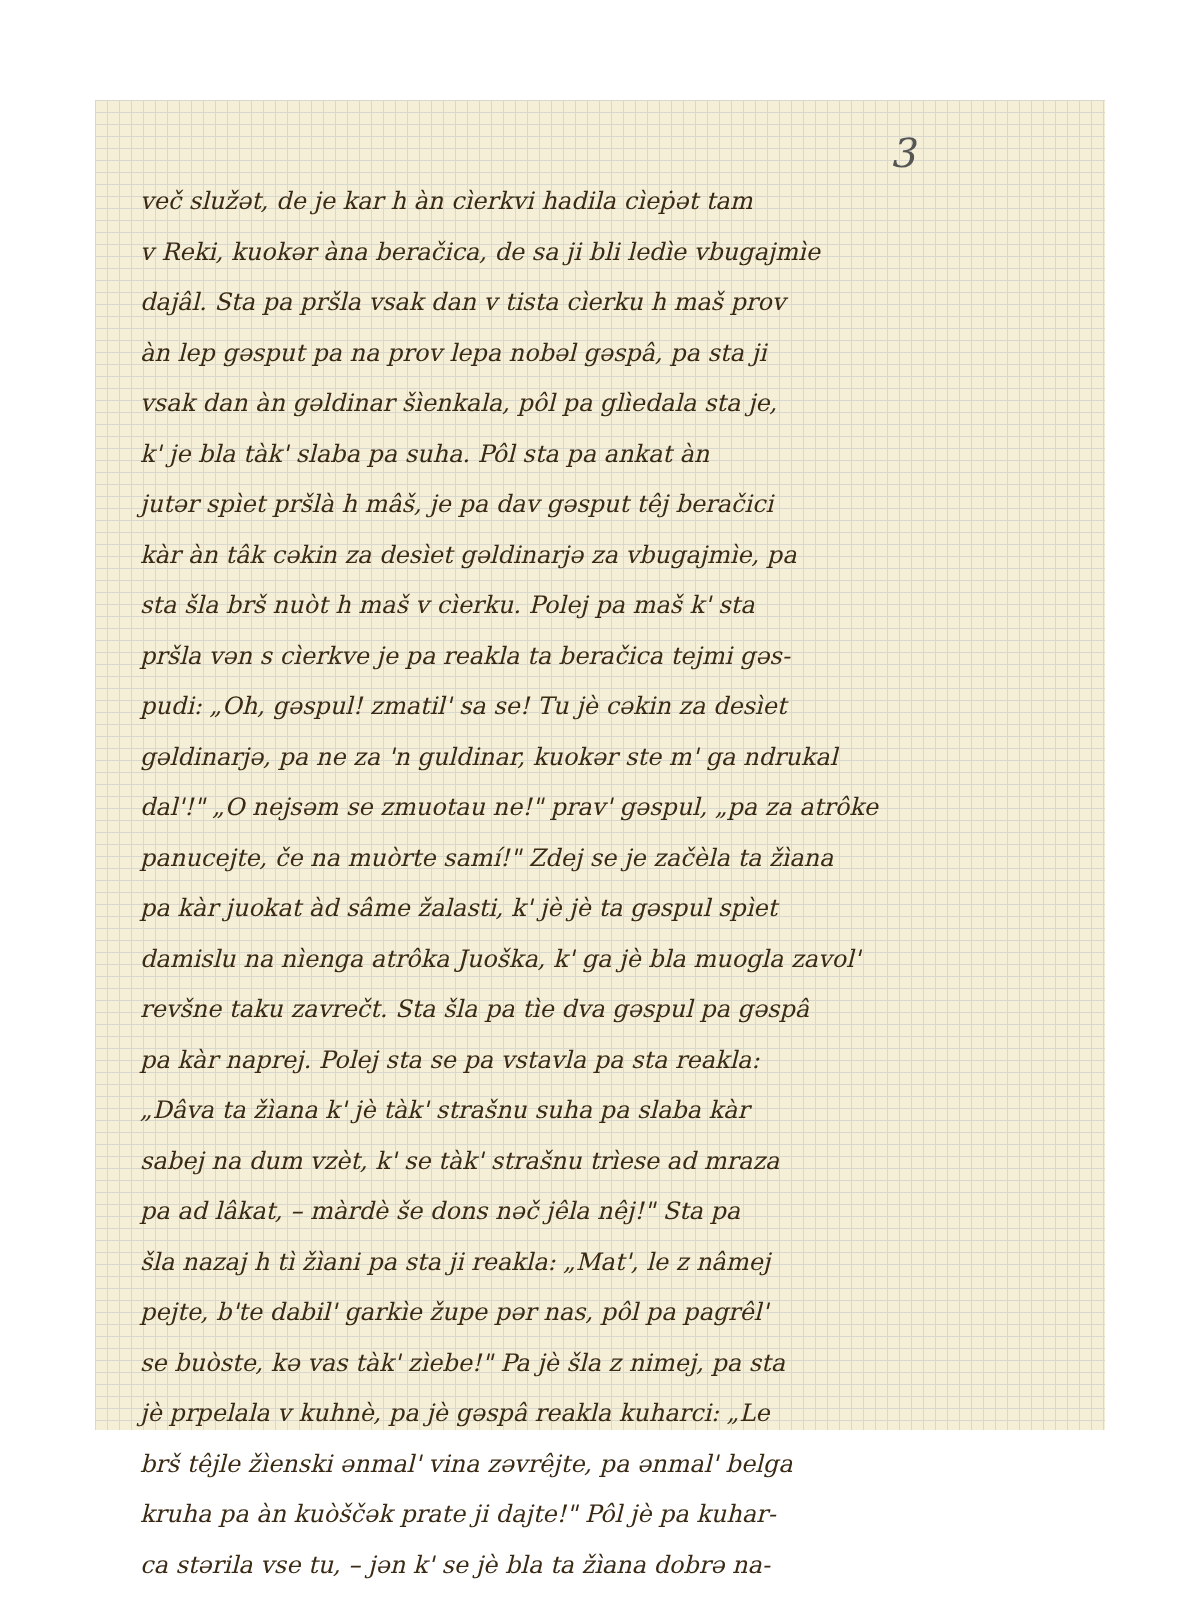3
več služət, de je kar h àn cìerkvi hadila cìeṗət tam
v Reki, kuokər àna beračica, de sa ji bli ledìe vbugajmìe
dajâl. Sta pa pršla vsak dan v tista cìerku h maš prov
àn lep gəsput pa na prov lepa nobəl gəspâ, pa sta ji
vsak dan àn gəldinar šìenkala, pôl pa glìedala sta je,
k' je bla tàk' slaba pa suha. Pôl sta pa ankat àn
jutər spìet pršlà h mâš, je pa dav gəsput têj beračici
kàr àn tâk cəkin za desìet gəldinarjə za vbugajmìe, pa
sta šla brš nuòt h maš v cìerku. Polej pa maš k' sta
pršla vən s cìerkve je pa reakla ta beračica tejmi gəs-
pudi: „Oh, gəspul! zmatil' sa se! Tu jè cəkin za desìet
gəldinarjə, pa ne za 'n guldinar, kuokər ste m' ga ndrukal
dal'!" „O nejsəm se zmuotau ne!" prav' gəspul, „pa za atrôke
panucejte, če na muòrte samí!" Zdej se je začèla ta žìana
pa kàr juokat àd sâme žalasti, k' jè jè ta gəspul spìet
damislu na nìenga atrôka Juoška, k' ga jè bla muogla zavol'
revšne taku zavrečt. Sta šla pa tìe dva gəspul pa gəspâ
pa kàr naprej. Polej sta se pa vstavla pa sta reakla:
„Dâva ta žìana k' jè tàk' strašnu suha pa slaba kàr
sabej na dum vzèt, k' se tàk' strašnu trìese ad mraza
pa ad lâkat, – màrdè še dons nəč jêla nêj!" Sta pa
šla nazaj h tì žìani pa sta ji reakla: „Mat', le z nâmej
pejte, b'te dabil' garkìe župe pər nas, pôl pa pagrêl'
se buòste, kə vas tàk' zìebe!" Pa jè šla z nimej, pa sta
jè prpelala v kuhnè, pa jè gəspâ reakla kuharci: „Le
brš têjle žìenski ənmal' vina zəvrêjte, pa ənmal' belga
kruha pa àn kuòščək prate ji dajte!" Pôl jè pa kuhar-
ca stərila vse tu, – jən k' se jè bla ta žìana dobrə na-